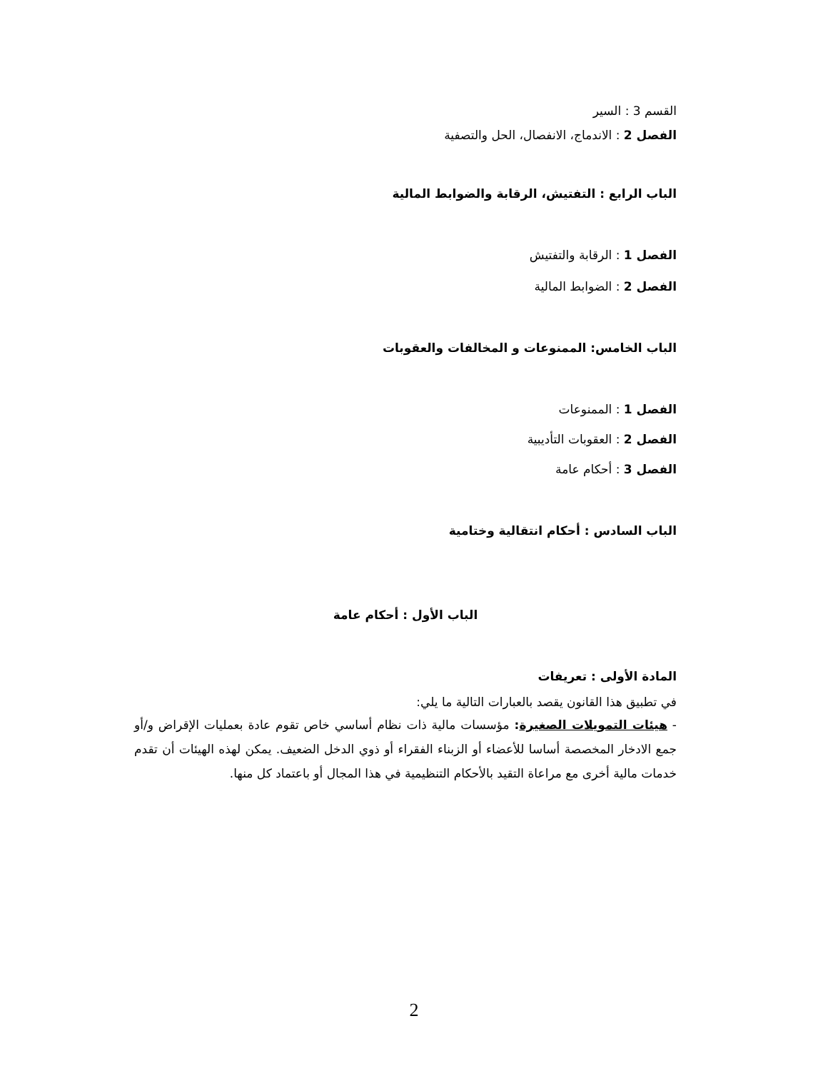القسم 3 : السير
الفصل 2 : الاندماج، الانفصال، الحل والتصفية
الباب الرابع : التفتيش، الرقابة والضوابط المالية
الفصل 1 : الرقابة والتفتيش
الفصل 2 : الضوابط المالية
الباب الخامس: الممنوعات و المخالفات والعقوبات
الفصل 1 : الممنوعات
الفصل 2 : العقوبات التأديبية
الفصل 3 : أحكام عامة
الباب السادس : أحكام انتقالية وختامية
الباب الأول : أحكام عامة
المادة الأولى : تعريفات
في تطبيق هذا القانون يقصد بالعبارات التالية ما يلي:
- هيئات التمويلات الصغيرة: مؤسسات مالية ذات نظام أساسي خاص تقوم عادة بعمليات الإقراض و/أو جمع الادخار المخصصة أساسا للأعضاء أو الزبناء الفقراء أو ذوي الدخل الضعيف. يمكن لهذه الهيئات أن تقدم خدمات مالية أخرى مع مراعاة التقيد بالأحكام التنظيمية في هذا المجال أو باعتماد كل منها.
2